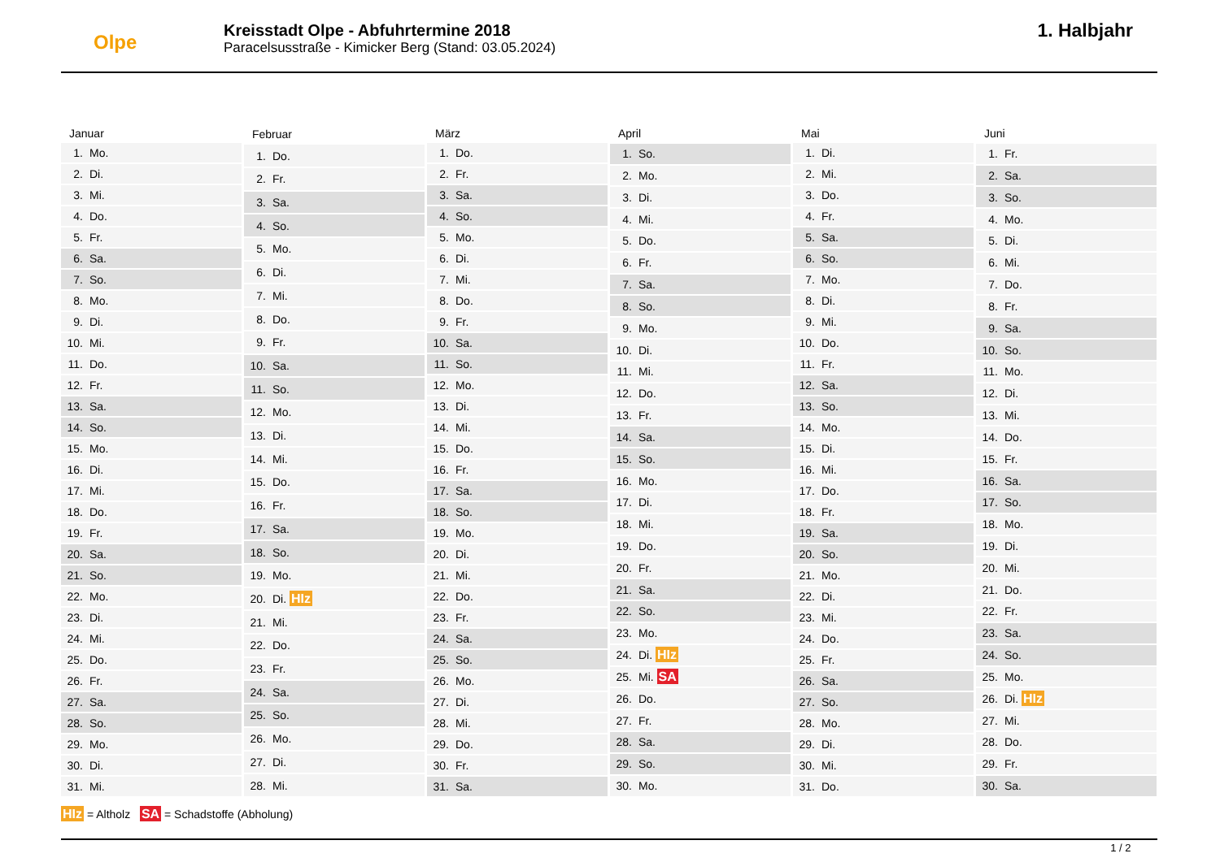Olpe
Kreisstadt Olpe - Abfuhrtermine 2018
Paracelsusstraße - Kimicker Berg (Stand: 03.05.2024)
1. Halbjahr
| Januar |
| --- |
| 1. Mo. |
| 2. Di. |
| 3. Mi. |
| 4. Do. |
| 5. Fr. |
| 6. Sa. |
| 7. So. |
| 8. Mo. |
| 9. Di. |
| 10. Mi. |
| 11. Do. |
| 12. Fr. |
| 13. Sa. |
| 14. So. |
| 15. Mo. |
| 16. Di. |
| 17. Mi. |
| 18. Do. |
| 19. Fr. |
| 20. Sa. |
| 21. So. |
| 22. Mo. |
| 23. Di. |
| 24. Mi. |
| 25. Do. |
| 26. Fr. |
| 27. Sa. |
| 28. So. |
| 29. Mo. |
| 30. Di. |
| 31. Mi. |
| Februar |
| --- |
| 1. Do. |
| 2. Fr. |
| 3. Sa. |
| 4. So. |
| 5. Mo. |
| 6. Di. |
| 7. Mi. |
| 8. Do. |
| 9. Fr. |
| 10. Sa. |
| 11. So. |
| 12. Mo. |
| 13. Di. |
| 14. Mi. |
| 15. Do. |
| 16. Fr. |
| 17. Sa. |
| 18. So. |
| 19. Mo. |
| 20. Di. HIz |
| 21. Mi. |
| 22. Do. |
| 23. Fr. |
| 24. Sa. |
| 25. So. |
| 26. Mo. |
| 27. Di. |
| 28. Mi. |
| März |
| --- |
| 1. Do. |
| 2. Fr. |
| 3. Sa. |
| 4. So. |
| 5. Mo. |
| 6. Di. |
| 7. Mi. |
| 8. Do. |
| 9. Fr. |
| 10. Sa. |
| 11. So. |
| 12. Mo. |
| 13. Di. |
| 14. Mi. |
| 15. Do. |
| 16. Fr. |
| 17. Sa. |
| 18. So. |
| 19. Mo. |
| 20. Di. |
| 21. Mi. |
| 22. Do. |
| 23. Fr. |
| 24. Sa. |
| 25. So. |
| 26. Mo. |
| 27. Di. |
| 28. Mi. |
| 29. Do. |
| 30. Fr. |
| 31. Sa. |
| April |
| --- |
| 1. So. |
| 2. Mo. |
| 3. Di. |
| 4. Mi. |
| 5. Do. |
| 6. Fr. |
| 7. Sa. |
| 8. So. |
| 9. Mo. |
| 10. Di. |
| 11. Mi. |
| 12. Do. |
| 13. Fr. |
| 14. Sa. |
| 15. So. |
| 16. Mo. |
| 17. Di. |
| 18. Mi. |
| 19. Do. |
| 20. Fr. |
| 21. Sa. |
| 22. So. |
| 23. Mo. |
| 24. Di. HIz |
| 25. Mi. SA |
| 26. Do. |
| 27. Fr. |
| 28. Sa. |
| 29. So. |
| 30. Mo. |
| Mai |
| --- |
| 1. Di. |
| 2. Mi. |
| 3. Do. |
| 4. Fr. |
| 5. Sa. |
| 6. So. |
| 7. Mo. |
| 8. Di. |
| 9. Mi. |
| 10. Do. |
| 11. Fr. |
| 12. Sa. |
| 13. So. |
| 14. Mo. |
| 15. Di. |
| 16. Mi. |
| 17. Do. |
| 18. Fr. |
| 19. Sa. |
| 20. So. |
| 21. Mo. |
| 22. Di. |
| 23. Mi. |
| 24. Do. |
| 25. Fr. |
| 26. Sa. |
| 27. So. |
| 28. Mo. |
| 29. Di. |
| 30. Mi. |
| 31. Do. |
| Juni |
| --- |
| 1. Fr. |
| 2. Sa. |
| 3. So. |
| 4. Mo. |
| 5. Di. |
| 6. Mi. |
| 7. Do. |
| 8. Fr. |
| 9. Sa. |
| 10. So. |
| 11. Mo. |
| 12. Di. |
| 13. Mi. |
| 14. Do. |
| 15. Fr. |
| 16. Sa. |
| 17. So. |
| 18. Mo. |
| 19. Di. |
| 20. Mi. |
| 21. Do. |
| 22. Fr. |
| 23. Sa. |
| 24. So. |
| 25. Mo. |
| 26. Di. HIz |
| 27. Mi. |
| 28. Do. |
| 29. Fr. |
| 30. Sa. |
HIz = Altholz SA = Schadstoffe (Abholung)
1 / 2